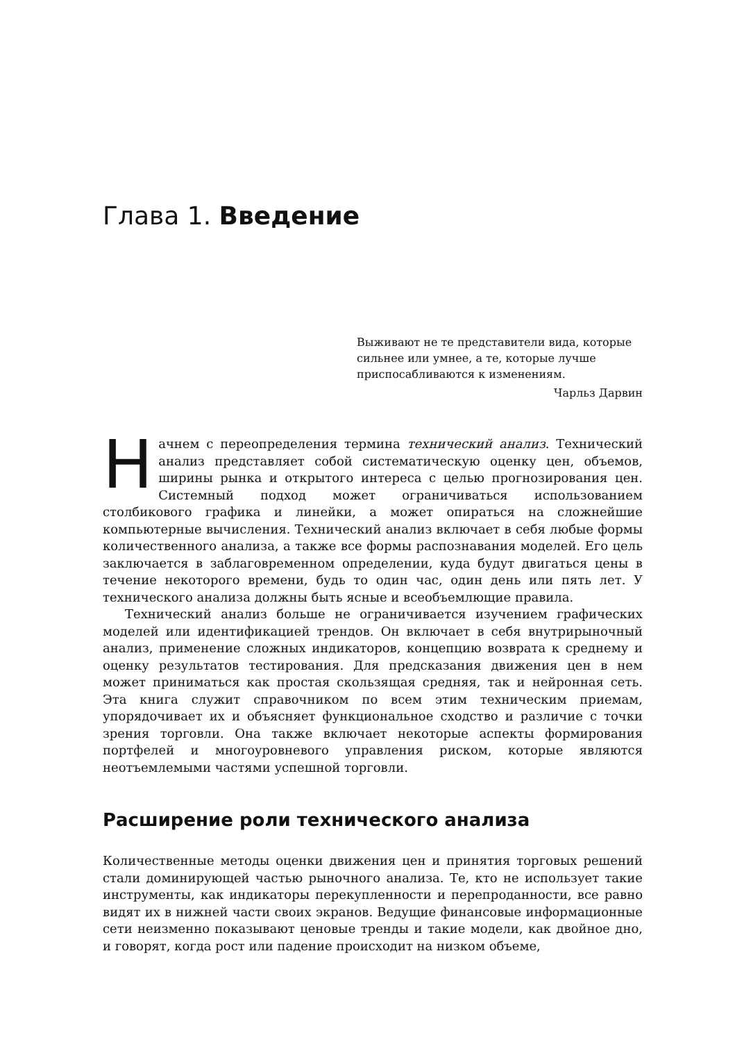Глава 1. Введение
Выживают не те представители вида, которые сильнее или умнее, а те, которые лучше приспосабливаются к изменениям.
Чарльз Дарвин
Начнем с переопределения термина технический анализ. Технический анализ представляет собой систематическую оценку цен, объемов, ширины рынка и открытого интереса с целью прогнозирования цен. Системный подход может ограничиваться использованием столбикового графика и линейки, а может опираться на сложнейшие компьютерные вычисления. Технический анализ включает в себя любые формы количественного анализа, а также все формы распознавания моделей. Его цель заключается в заблаговременном определении, куда будут двигаться цены в течение некоторого времени, будь то один час, один день или пять лет. У технического анализа должны быть ясные и всеобъемлющие правила.
Технический анализ больше не ограничивается изучением графических моделей или идентификацией трендов. Он включает в себя внутрирыночный анализ, применение сложных индикаторов, концепцию возврата к среднему и оценку результатов тестирования. Для предсказания движения цен в нем может приниматься как простая скользящая средняя, так и нейронная сеть. Эта книга служит справочником по всем этим техническим приемам, упорядочивает их и объясняет функциональное сходство и различие с точки зрения торговли. Она также включает некоторые аспекты формирования портфелей и многоуровневого управления риском, которые являются неотъемлемыми частями успешной торговли.
Расширение роли технического анализа
Количественные методы оценки движения цен и принятия торговых решений стали доминирующей частью рыночного анализа. Те, кто не использует такие инструменты, как индикаторы перекупленности и перепроданности, все равно видят их в нижней части своих экранов. Ведущие финансовые информационные сети неизменно показывают ценовые тренды и такие модели, как двойное дно, и говорят, когда рост или падение происходит на низком объеме,